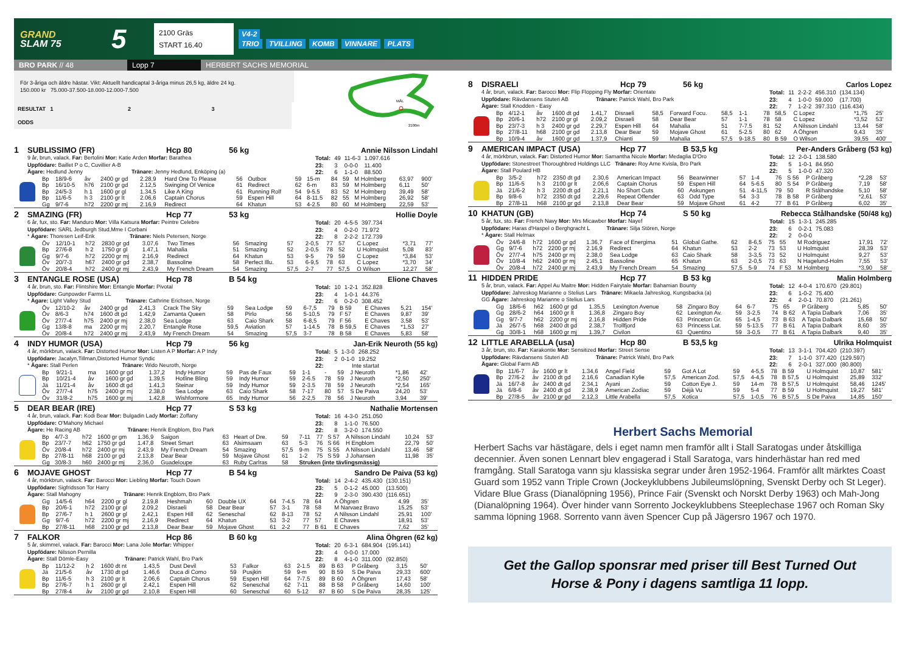GRAND
SLAM 75
5
2100 Gräs
START 16.40
V4-2
TRIO TVILLING KOMB VINNARE PLATS
BRO PARK // 48 Lopp 7 HERBERT SACHS MEMORIAL
För 3-åriga och äldre hästar. Vikt: Aktuellt handicaptal 3-åriga minus 26,5 kg, äldre 24 kg.
150.000 kr 75.000-37.500-18.000-12.000-7.500
RESULTAT 1 2 3
ODDS
MÅL
2100m
1 SUBLISSIMO (FR) Hcp 80 56 kg Annie Nilsson Lindahl
9 år, brun, valack. Far: Bertolini Mor: Katie Arden Morfar: Barathea
Uppfödare: Baillet P o C, Cuvillier A-B
Ägare: Hedlund Jenny Tränare: Jenny Hedlund, Enköping (a)
| Total: | 49 | 11-6-3 | 1.097.616 |
| 23: | 3 | 0-0-0 | 11.400 |
| 22: | 6 | 1-1-0 | 88.500 |
| | Bp | 18/9-6 | åv | 2400 gr gd | 2.28,9 | Hard One To Please | 56 | Outbox | 59 | 15-m | 84 | 59 | M Holmberg | 63,97 | 900' |
| | Bp | 16/10-5 | h76 | 2100 gr gd | 2.12,5 | Swinging Of Venice | 61 | Redirect | 62 | 6-m | 83 | 59 | M Holmberg | 6,11 | 50' |
| | Bp | 24/5-3 | h 1 | 1600 gr gl | 1.34,5 | Like A King | 61 | Running Rolf | 54 | 9-5.5 | 83 | 52 | M Holmberg | 39,49 | 58' |
| | Bp | 11/6-5 | h 3 | 2100 gr lt | 2.06,6 | Captain Chorus | 59 | Espen Hill | 64 | 8-11.5 | 82 | 55 | M Holmberg | 26,92 | 58' |
| | Gg | 9/7-6 | h72 | 2200 gr mj | 2.16,9 | Redirect | 64 | Khatun | 53 | 4-2.5 | 80 | 60 | M Holmberg | 22,59 | 53' |
2 SMAZING (FR) Hcp 77 53 kg Hollie Doyle
6 år, fux, sto. Far: Manduro Mor: Villa Katsura Morfar: Peintre Celebre
Uppfödare: SARL Jedburgh Stud,Mme I Corbani
* Ägare: Thoresen Leif-Erik Tränare: Niels Petersen, Norge
| Total: | 20 | 4-5-5 | 397.734 |
| 23: | 4 | 0-2-0 | 71.972 |
| 22: | 8 | 2-2-2 | 172.739 |
| | Öv | 12/10-1 | h72 | 2830 gr gd | 3.07,6 | Two Times | 56 | Smazing | 57 | 2-0,5 | 77 | 57 | C Lopez | *3,71 | 77' |
| | Bp | 27/6-8 | h 2 | 1750 gr gl | 1.47,1 | Mahalia | 51 | Smazing | 52 | 2-0,5 | 78 | 52 | U Holmquist | 5,08 | 83' |
| | Gg | 9/7-6 | h72 | 2200 gr mj | 2.16,9 | Redirect | 64 | Khatun | 53 | 9-5 | 79 | 59 | C Lopez | *3,84 | 53' |
| | Öv | 20/7-3 | h67 | 2400 gr gd | 2.38,7 | Bassoline | 58 | Perfect Illu. | 53 | 6-9,5 | 78 | 63 | C Lopez | *3,70 | 34' |
| | Öv | 20/8-4 | h72 | 2400 gr mj | 2.43,9 | My French Dream | 54 | Smazing | 57,5 | 2-7 | 77 | 57,5 | O Wilson | 12,27 | 58' |
3 ENTANGLE ROSE (USA) Hcp 78 B 54 kg Elione Chaves
4 år, brun, sto. Far: Flintshire Mor: Entangle Morfar: Pivotal
Uppfödare: Gunpowder Farms LL
* Ägare: Light Valley Stud Tränare: Cathrine Erichsen, Norge
| Total: | 10 | 1-2-1 | 352.828 |
| 23: | 4 | 1-0-1 | 44.376 |
| 22: | 6 | 0-2-0 | 308.452 |
| | Öv | 12/10-2 | åv | 2400 gr gd | 2.41,3 | Crack The Sky | 59 | Sea Lodge | 59 | 6-7,5 | 79 | B 59 | E Chaves | 5,21 | 154' |
| | Öv | 8/6-3 | h74 | 1600 dt gd | 1.42,9 | Zamanta Queen | 58 | Pirlo | 56 | 5-10,5 | 79 | F 57 | E Chaves | 9,87 | 39' |
| | Öv | 27/7-4 | h75 | 2400 gr mj | 2.38,0 | Sea Lodge | 63 | Caio Shark | 58 | 6-8,5 | 79 | F 56 | E Chaves | 3,58 | 53' |
| | Gg | 13/8-8 | ma | 2200 gr mj | 2.20,7 | Entangle Rose | 59,5 | Aviation | 57 | 1-14.5 | 78 | B 59,5 | E Chaves | *1,53 | 27' |
| | Öv | 20/8-4 | h72 | 2400 gr mj | 2.43,9 | My French Dream | 54 | Smazing | 57,5 | 3-7 | 78 | B 58 | E Chaves | 5,83 | 58' |
4 INDY HUMOR (USA) Hcp 79 56 kg Jan-Erik Neuroth (55 kg)
4 år, mörkbrun, valack. Far: Distorted Humor Mor: Listen A P Morfar: A P Indy
Uppfödare: Jacalyn,Tillman,Distorted Humor Syndic
* Ägare: Stall Perlen Tränare: Wido Neuroth, Norge
| Total: | 5 | 1-3-0 | 268.252 |
| 23: | 2 | 0-1-0 | 19.252 |
| 22: | Inte startat | | |
| | Bp | 9/21-1 | ma | 1600 gr gd | 1.37,2 | Indy Humor | 59 | Pas de Faux | 59 | 1-1 | - | 59 | J Neuroth | *1,86 | 42' |
| | Bp | 10/21-4 | åv | 1600 gr gd | 1.39,5 | Hotline Bling | 59 | Indy Humor | 59 | 2-6.5 | 78 | 59 | J Neuroth | *2,50 | 250' |
| | Jä | 11/21-4 | åv | 1600 dt gd | 1.41,3 | Steinar | 59 | Indy Humor | 59 | 2-3.5 | 78 | 59 | J Neuroth | *2,54 | 165' |
| | Öv | 27/7-4 | h75 | 2400 gr mj | 2.38,0 | Sea Lodge | 63 | Caio Shark | 58 | 7-17 | 80 | 57 | S De Paiva | 24,20 | 53' |
| | Öv | 31/8-2 | h75 | 1600 gr mj | 1.42,8 | Wishformore | 65 | Indy Humor | 56 | 2-2,5 | 78 | 56 | J Neuroth | 3,94 | 39' |
5 DEAR BEAR (IRE) Hcp 77 S 53 kg Nathalie Mortensen
4 år, brun, valack. Far: Kodi Bear Mor: Bulgadin Lady Morfar: Zoffany
Uppfödare: O'Mahony Michael
Ägare: He Racing AB Tränare: Henrik Engblom, Bro Park
| Total: | 16 | 4-3-0 | 251.050 |
| 23: | 8 | 1-1-0 | 76.500 |
| 22: | 8 | 3-2-0 | 174.550 |
| | Bp | 4/7-3 | h72 | 1600 gr gm | 1.36,9 | Saigon | 63 | Heart of Dre. | 59 | 7-11 | 77 | S 57 | A Nilsson Lindahl | 10,24 | 53' |
| | Bp | 23/7-7 | h62 | 1750 gr gd | 1.47,8 | Street Smart | 63 | Alsimsaam | 63 | 5-3 | 76 | S 66 | H Engblom | 22,79 | 50' |
| | Öv | 20/8-4 | h72 | 2400 gr mj | 2.43,9 | My French Dream | 54 | Smazing | 57,5 | 9-m | 75 | S 55 | A Nilsson Lindahl | 13,46 | 58' |
| | Bp | 27/8-11 | h68 | 2100 gr gd | 2.13,8 | Dear Bear | 59 | Mojave Ghost | 61 | 1-2 | 75 | S 59 | J Johansen | 11,98 | 35' |
| | Gg | 30/8-3 | h60 | 2400 gr mj | 2.36,0 | Guadeloupe | 63 | Ruby Carlras | 58 | Struken (inte tävlingsmässig) | | | | | |
6 MOJAVE GHOST Hcp 77 B 54 kg Sandro De Paiva (53 kg)
4 år, mörkbrun, valack. Far: Barocci Mor: Liebling Morfar: Touch Down
Uppfödare: Sigfridsson Tor Harry
Ägare: Stall Mahogny Tränare: Henrik Engblom, Bro Park
| Total: | 14 | 2-4-2 | 435.430 | (130.151) |
| 23: | 5 | 0-1-2 | 45.000 | (13.500) |
| 22: | 9 | 2-3-0 | 390.430 | (116.651) |
| | Gg | 14/5-6 | h64 | 2200 gr gl | 2.19,8 | Heshmah | 60 | Double UX | 64 | 7-4.5 | 78 | 64 | A Öhgren | 4,99 | 35' |
| | Bp | 20/6-1 | h72 | 2100 gr gl | 2.09,2 | Disraeli | 58 | Dear Bear | 57 | 3-1 | 78 | 58 | M Narvaez Bravo | 15,25 | 53' |
| | Bp | 27/6-7 | h 1 | 2600 gr gl | 2.42,1 | Espen Hill | 62 | Seneschal | 62 | 8-13 | 78 | 52 | A Nilsson Lindahl | 25,91 | 100' |
| | Gg | 9/7-6 | h72 | 2200 gr mj | 2.16,9 | Redirect | 64 | Khatun | 53 | 3-2 | 77 | 57 | E Chaves | 18,91 | 53' |
| | Bp | 27/8-11 | h68 | 2100 gr gd | 2.13,8 | Dear Bear | 59 | Mojave Ghost | 61 | 2-2 | 77 | B 61 | E Chaves | 7,62 | 35' |
7 FALKOR Hcp 86 B 60 kg Alina Öhgren (62 kg)
5 år, skimmel, valack. Far: Barocci Mor: Lana Jolie Morfar: Whipper
Uppfödare: Nilsson Pernilla
Ägare: Stall Dömle-Easy Tränare: Patrick Wahl, Bro Park
| Total: | 20 | 6-3-1 | 684.904 | (195.141) |
| 23: | 4 | 0-0-0 | 17.000 | |
| 22: | 8 | 4-1-0 | 311.000 | (92.850) |
| | Bp | 11/12-2 | h 2 | 1600 dt nt | 1.43,5 | Dust Devil | 53 | Falkor | 63 | 2-1.5 | 89 | B 63 | P Gråberg | 3,15 | 50' |
| | Jä | 21/5-6 | åv | 1730 dt gd | 1.46,6 | Duca di Como | 59 | Pusjkin | 59 | 9-m | 90 | B 59 | S De Paiva | 29,33 | 600' |
| | Bp | 11/6-5 | h 3 | 2100 gr lt | 2.06,6 | Captain Chorus | 59 | Espen Hill | 64 | 7-7.5 | 89 | B 60 | A Öhgren | 17,43 | 58' |
| | Bp | 27/6-7 | h 1 | 2600 gr gl | 2.42,1 | Espen Hill | 62 | Seneschal | 62 | 7-11 | 88 | B 58 | P Gråberg | 14,60 | 100' |
| | Bp | 27/8-4 | åv | 2100 gr gd | 2.10,8 | Espen Hill | 60 | Seneschal | 60 | 5-12 | 87 | B 60 | S De Paiva | 28,35 | 125' |
8 DISRAELI Hcp 79 56 kg Carlos Lopez
4 år, brun, valack. Far: Barocci Mor: Flip Flopping Fly Morfar: Orientate
Uppfödare: Rävdansens Stuteri AB Tränare: Patrick Wahl, Bro Park
Ägare: Stall Knodden - Easy
| Total: | 11 | 2-2-2 | 456.310 | (134.134) |
| 23: | 4 | 1-0-0 | 59.000 | (17.700) |
| 22: | 7 | 1-2-2 | 397.310 | (116.434) |
| | Bp | 4/12-1 | åv | 1600 dt gd | 1.41,7 | Disraeli | 58,5 | Forward Focu. | 58,5 | 1-1 | 78 | 58,5 | C Lopez | *1,75 | 25' |
| | Bp | 20/6-1 | h72 | 2100 gr gl | 2.09,2 | Disraeli | 58 | Dear Bear | 57 | 1-1 | 78 | 58 | C Lopez | *3,52 | 53' |
| | Bp | 23/7-3 | h 3 | 2400 gr gd | 2.29,7 | Espen Hill | 64 | Mahalia | 51 | 7-7.5 | 81 | 52 | A Nilsson Lindahl | 13,44 | 58' |
| | Bp | 27/8-11 | h68 | 2100 gr gd | 2.13,8 | Dear Bear | 59 | Mojave Ghost | 61 | 5-2.5 | 80 | 62 | A Öhgren | 9,43 | 35' |
| | Bp | 10/9-4 | åv | 1600 gr gd | 1.37,9 | Chianti | 59 | Mahalia | 57,5 | 9-18.5 | 80 | B 59 | O Wilson | 39,55 | 400' |
9 AMERICAN IMPACT (USA) Hcp 77 B 53,5 kg Per-Anders Gråberg (53 kg)
4 år, mörkbrun, valack. Far: Distorted Humor Mor: Samantha Nicole Morfar: Medaglia D'Oro
Uppfödare: Stonestreet Thoroughbred Holdings LLC Tränare: Roy Arne Kvisla, Bro Park
Ägare: Stall Poulard HB
| Total: | 12 | 2-0-1 | 138.580 |
| 23: | 5 | 1-0-1 | 84.950 |
| 22: | 5 | 1-0-0 | 47.320 |
| | Bp | 3/5-2 | h72 | 2350 dt gd | 2.30,6 | American Impact | 56 | Bearwinner | 57 | 1-4 | 76 | S 56 | P Gråberg | *2,28 | 53' |
| | Bp | 11/6-5 | h 3 | 2100 gr lt | 2.06,6 | Captain Chorus | 59 | Espen Hill | 64 | 5-6.5 | 80 | S 54 | P Gråberg | 7,19 | 58' |
| | Jä | 21/6-2 | h 3 | 2200 dt gd | 2.21,1 | No Short Cuts | 60 | Askungen | 51 | 4-11,5 | 79 | 50 | R Stålhandske | 5,10 | 58' |
| | Bp | 9/8-6 | h72 | 2350 dt gd | 2.29,6 | Repeat Offender | 63 | Odd Type | 54 | 3-3 | 78 | B 58 | P Gråberg | *2,61 | 53' |
| | Bp | 27/8-11 | h68 | 2100 gr gd | 2.13,8 | Dear Bear | 59 | Mojave Ghost | 61 | 4-2 | 77 | B 61 | P Gråberg | 6,02 | 35' |
10 KHATUN (GB) Hcp 74 S 50 kg Rebecca Stålhandske (50/48 kg)
5 år, fux, sto. Far: French Navy Mor: Mrs Micawber Morfar: Nayef
Uppfödare: Haras d'Haspel o Berghgracht L Tränare: Silja Stören, Norge
* Ägare: Stall Helmax
| Total: | 15 | 1-3-1 | 245.285 |
| 23: | 6 | 0-2-1 | 75.083 |
| 22: | 2 | 0-0-0 | |
| | Öv | 24/6-8 | h72 | 1600 gr gd | 1.36,7 | Face of Energima | 51 | Global Gathe. | 62 | 8-6,5 | 75 | 55 | M Rodriguez | 17,91 | 72' |
| | Gg | 9/7-6 | h72 | 2200 gr mj | 2.16,9 | Redirect | 64 | Khatun | 53 | 2-2 | 73 | 53 | U Holmquist | 28,39 | 53' |
| | Öv | 27/7-4 | h75 | 2400 gr mj | 2.38,0 | Sea Lodge | 63 | Caio Shark | 58 | 3-3,5 | 73 | 52 | U Holmquist | 9,27 | 53' |
| | Öv | 10/8-4 | h62 | 2400 gr mj | 2.45,1 | Bassoline | 65 | Khatun | 63 | 2-0,5 | 73 | 63 | N Hagelund-Holm | 7,55 | 53' |
| | Öv | 20/8-4 | h72 | 2400 gr mj | 2.43,9 | My French Dream | 54 | Smazing | 57,5 | 5-9 | 74 | F 53 | M Holmberg | *3,90 | 58' |
11 HIDDEN PRIDE Hcp 77 B 53 kg Malin Holmberg
5 år, brun, valack. Far: Appel Au Maitre Mor: Hidden Fairytale Morfar: Bahamian Bounty
Uppfödare: Jahreskog Marianne o Stelius Lars Tränare: Mikaela Jahreskog, Kungsbacka (a)
GG Ägare: Jahreskog Marianne o Stelius Lars
| Total: | 12 | 4-0-4 | 170.670 | (29.801) |
| 23: | 6 | 1-0-2 | 75.400 | |
| 22: | 4 | 2-0-1 | 70.870 | (21.261) |
| | Gg | 18/6-6 | h62 | 1600 gr gd | 1.35,5 | Lexington Avenue | 58 | Zingaro Boy | 64 | 6-7 | 75 | 65 | P Gråberg | 5,85 | 50' |
| | Gg | 28/6-2 | h64 | 1600 gr lt | 1.36,8 | Zingaro Boy | 62 | Lexington Av. | 59 | 3-2,5 | 74 | B 62 | A Tapia Dalbark | 7,06 | 35' |
| | Gg | 9/7-7 | h62 | 2200 gr mj | 2.16,8 | Hidden Pride | 63 | Princeton Gr. | 65 | 1-4,5 | 73 | B 63 | A Tapia Dalbark | 15,68 | 50' |
| | Jä | 26/7-5 | h68 | 2400 dt gd | 2.38,7 | Trollfjord | 63 | Princess Lat. | 59 | 5-13.5 | 77 | B 61 | A Tapia Dalbark | 8,60 | 35' |
| | Gg | 30/8-1 | h68 | 1600 gr mj | 1.39,7 | Civilon | 63 | Quentino | 59 | 3-0,5 | 77 | B 61 | A Tapia Dalbark | 9,40 | 35' |
12 LITTLE ARABELLA (usa) Hcp 80 B 53,5 kg Ulrika Holmquist
3 år, brun, sto. Far: Karakontie Mor: Sensitized Morfar: Street Sense
Uppfödare: Rävdansens Stuteri AB Tränare: Patrick Wahl, Bro Park
Ägare: Global Farm AB
| Total: | 13 | 3-1-1 | 704.420 | (210.397) |
| 23: | 7 | 1-1-0 | 377.420 | (129.597) |
| 22: | 6 | 2-0-1 | 327.000 | (80.800) |
| | Bp | 11/6-7 | åv | 1600 gr lt | 1.34,6 | Angel Field | 59 | Got A Lot | 59 | 4-5,5 | 78 | B 59 | U Holmquist | 10,87 | 581' |
| | Bp | 27/6-2 | åv | 2100 dt gd | 2.16,6 | Canadian Kylie | 57,5 | American Zod. | 57,5 | 4-4,5 | 78 | B 57,5 | U Holmquist | 25,89 | 332' |
| | Jä | 16/7-8 | åv | 2400 dt gd | 2.34,1 | Ayani | 59 | Cotton Eye J. | 59 | 14-m | 78 | B 57,5 | U Holmquist | 58,46 | 1245' |
| | Jä | 6/8-6 | åv | 2400 dt gd | 2.38,9 | American Zodiac | 59 | Déjà Vu | 59 | 5-4 | 77 | B 59 | U Holmquist | 19,27 | 581' |
| | Bp | 27/8-5 | åv | 2100 gr gd | 2.12,3 | Little Arabella | 57,5 | Xotica | 57,5 | 1-0,5 | 76 | B 57,5 | S De Paiva | 14,85 | 150' |
Herbert Sachs Memorial
Herbert Sachs var hästägare, dels i eget namn men framför allt i Stall Saratogas under åtskilliga decennier. Även sonen Lennart blev engagerad i Stall Saratoga, vars hinderhästar han red med framgång. Stall Saratoga vann sju klassiska segrar under åren 1952-1964. Framför allt märktes Coast Guard som 1952 vann Triple Crown (Jockeyklubbens Jubileumslöpning, Svenskt Derby och St Leger). Vidare Blue Grass (Dianalöpning 1956), Prince Fair (Svenskt och Norskt Derby 1963) och Mah-Jong (Dianalöpning 1964). Över hinder vann Sorrento Jockeyklubbens Steeplechase 1967 och Roman Sky samma löpning 1968. Sorrento vann även Spencer Cup på Jägersro 1967 och 1970.
Get the Gallop sponsrar med priser till Best Turned Out
Horse & Pony i dagens samtliga 11 lopp.